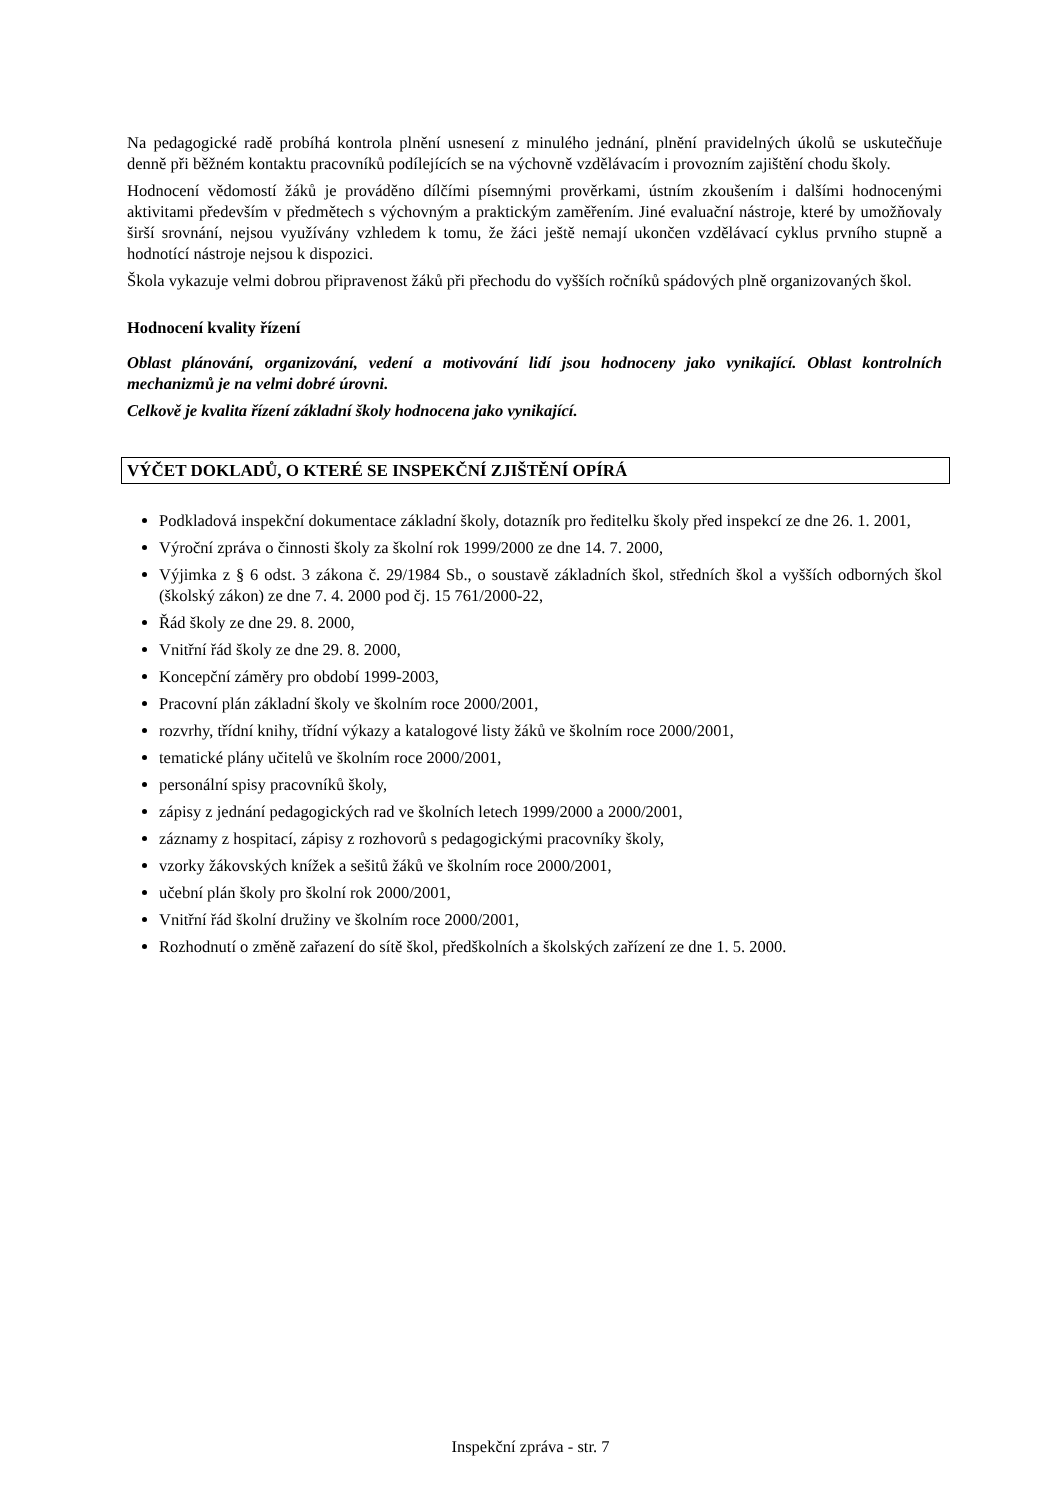Na pedagogické radě probíhá kontrola plnění usnesení z minulého jednání, plnění pravidelných úkolů se uskutečňuje denně při běžném kontaktu pracovníků podílejících se na výchovně vzdělávacím i provozním zajištění chodu školy.
Hodnocení vědomostí žáků je prováděno dílčími písemnými prověrkami, ústním zkoušením i dalšími hodnocenými aktivitami především v předmětech s výchovným a praktickým zaměřením. Jiné evaluační nástroje, které by umožňovaly širší srovnání, nejsou využívány vzhledem k tomu, že žáci ještě nemají ukončen vzdělávací cyklus prvního stupně a hodnotící nástroje nejsou k dispozici.
Škola vykazuje velmi dobrou připravenost žáků při přechodu do vyšších ročníků spádových plně organizovaných škol.
Hodnocení kvality řízení
Oblast plánování, organizování, vedení a motivování lidí jsou hodnoceny jako vynikající. Oblast kontrolních mechanizmů je na velmi dobré úrovni.
Celkově je kvalita řízení základní školy hodnocena jako vynikající.
VÝČET DOKLADŮ, O KTERÉ SE INSPEKČNÍ ZJIŠTĚNÍ OPÍRÁ
Podkladová inspekční dokumentace základní školy, dotazník pro ředitelku školy před inspekcí ze dne 26. 1. 2001,
Výroční zpráva o činnosti školy za školní rok 1999/2000 ze dne 14. 7. 2000,
Výjimka z § 6 odst. 3 zákona č. 29/1984 Sb., o soustavě základních škol, středních škol a vyšších odborných škol (školský zákon) ze dne 7. 4. 2000 pod čj. 15 761/2000-22,
Řád školy ze dne 29. 8. 2000,
Vnitřní řád školy ze dne 29. 8. 2000,
Koncepční záměry pro období 1999-2003,
Pracovní plán základní školy ve školním roce 2000/2001,
rozvrhy, třídní knihy, třídní výkazy a katalogové listy žáků ve školním roce 2000/2001,
tematické plány učitelů ve školním roce 2000/2001,
personální spisy pracovníků školy,
zápisy z jednání pedagogických rad ve školních letech 1999/2000 a 2000/2001,
záznamy z hospitací, zápisy z rozhovorů s pedagogickými pracovníky školy,
vzorky žákovských knížek a sešitů žáků ve školním roce 2000/2001,
učební plán školy pro školní rok 2000/2001,
Vnitřní řád školní družiny ve školním roce 2000/2001,
Rozhodnutí o změně zařazení do sítě škol, předškolních a školských zařízení ze dne 1. 5. 2000.
Inspekční zpráva - str. 7